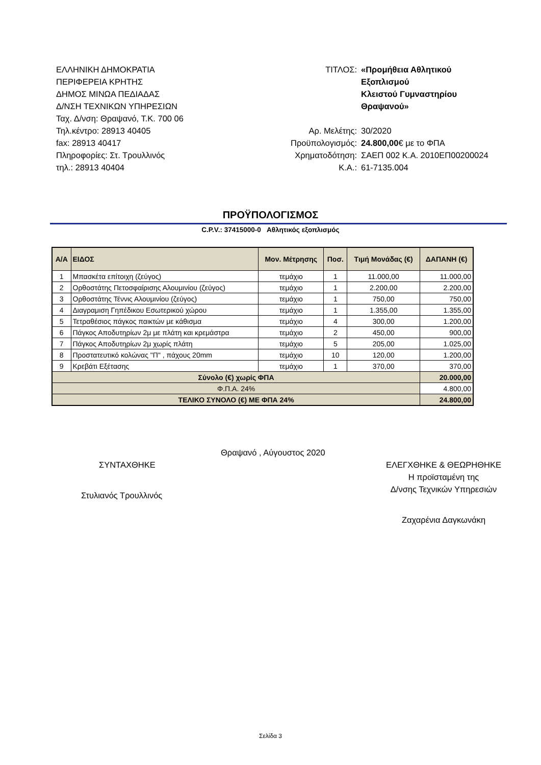ΕΛΛΗΝΙΚΗ ΔΗΜΟΚΡΑΤΙΑ
ΠΕΡΙΦΕΡΕΙΑ ΚΡΗΤΗΣ
ΔΗΜΟΣ ΜΙΝΩΑ ΠΕΔΙΑΔΑΣ
Δ/ΝΣΗ ΤΕΧΝΙΚΩΝ ΥΠΗΡΕΣΙΩΝ
Ταχ. Δ/νση: Θραψανό, Τ.Κ. 700 06
Τηλ.κέντρο: 28913 40405
fax: 28913 40417
Πληροφορίες: Στ. Τρουλλινός
τηλ.: 28913 40404
ΤΙΤΛΟΣ:
«Προμήθεια Αθλητικού Εξοπλισμού
Κλειστού Γυμναστηρίου Θραψανού»
Αρ. Μελέτης:
30/2020
Προϋπολογισμός:
24.800,00€ με το ΦΠΑ
Χρηματοδότηση:
ΣΑΕΠ 002 Κ.Α. 2010ΕΠ00200024
Κ.Α.:
61-7135.004
ΠΡΟΫΠΟΛΟΓΙΣΜΟΣ
C.P.V.: 37415000-0 Αθλητικός εξοπλισμός
| Α/Α | ΕΙΔΟΣ | Μον. Μέτρησης | Ποσ. | Τιμή Μονάδας (€) | ΔΑΠΑΝΗ (€) |
| --- | --- | --- | --- | --- | --- |
| 1 | Μπασκέτα επίτοιχη (ζεύγος) | τεμάχιο | 1 | 11.000,00 | 11.000,00 |
| 2 | Ορθοστάτης Πετοσφαίρισης Αλουμινίου (ζεύγος) | τεμάχιο | 1 | 2.200,00 | 2.200,00 |
| 3 | Ορθοστάτης Τέννις Αλουμινίου (ζεύγος) | τεμάχιο | 1 | 750,00 | 750,00 |
| 4 | Διαγραμιση Γηπέδικου Εσωτερικού χώρου | τεμάχιο | 1 | 1.355,00 | 1.355,00 |
| 5 | Τετραθέσιος πάγκος παικτών με κάθισμα | τεμάχιο | 4 | 300,00 | 1.200,00 |
| 6 | Πάγκος Αποδυτηρίων 2μ με πλάτη και κρεμάστρα | τεμάχιο | 2 | 450,00 | 900,00 |
| 7 | Πάγκος Αποδυτηρίων 2μ χωρίς πλάτη | τεμάχιο | 5 | 205,00 | 1.025,00 |
| 8 | Προστατευτικό κολώνας "Π" , πάχους 20mm | τεμάχιο | 10 | 120,00 | 1.200,00 |
| 9 | Κρεβάτι Εξέτασης | τεμάχιο | 1 | 370,00 | 370,00 |
| Σύνολο (€) χωρίς ΦΠΑ | | | | | 20.000,00 |
| Φ.Π.Α. 24% | | | | | 4.800,00 |
| ΤΕΛΙΚΟ ΣΥΝΟΛΟ (€) ΜΕ ΦΠΑ 24% | | | | | 24.800,00 |
Θραψανό , Αύγουστος 2020
ΣΥΝΤΑΧΘΗΚΕ
Στυλιανός Τρουλλινός
ΕΛΕΓΧΘΗΚΕ & ΘΕΩΡΗΘΗΚΕ
Η προϊσταμένη της
Δ/νσης Τεχνικών Υπηρεσιών
Ζαχαρένια Δαγκωνάκη
Σελίδα 3